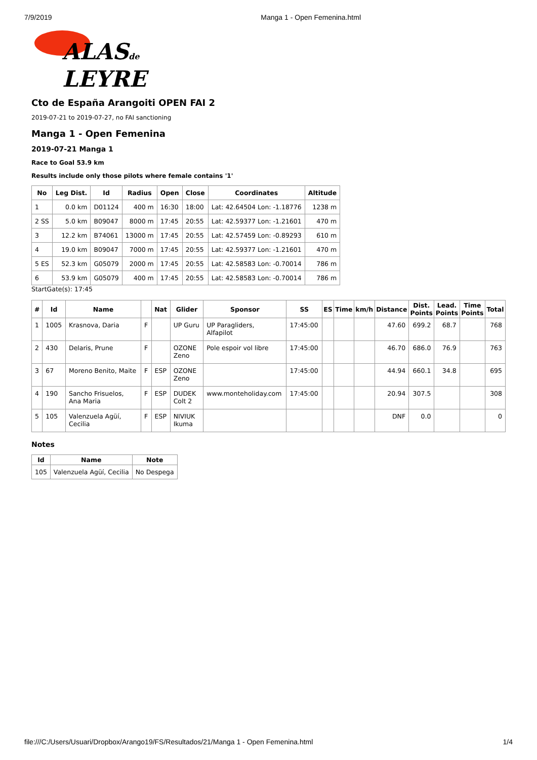7/9/2019 Manga 1 - Open Femenina.html
ALASde
LEYRE
Cto de España Arangoiti OPEN FAI 2
2019-07-21 to 2019-07-27, no FAI sanctioning
Manga 1 - Open Femenina
2019-07-21 Manga 1
Race to Goal 53.9 km
Results include only those pilots where female contains '1'
| No | Leg Dist. | Id | Radius | Open | Close | Coordinates | Altitude |
| --- | --- | --- | --- | --- | --- | --- | --- |
| 1 | 0.0 km | D01124 | 400 m | 16:30 | 18:00 | Lat: 42.64504 Lon: -1.18776 | 1238 m |
| 2 SS | 5.0 km | B09047 | 8000 m | 17:45 | 20:55 | Lat: 42.59377 Lon: -1.21601 | 470 m |
| 3 | 12.2 km | B74061 | 13000 m | 17:45 | 20:55 | Lat: 42.57459 Lon: -0.89293 | 610 m |
| 4 | 19.0 km | B09047 | 7000 m | 17:45 | 20:55 | Lat: 42.59377 Lon: -1.21601 | 470 m |
| 5 ES | 52.3 km | G05079 | 2000 m | 17:45 | 20:55 | Lat: 42.58583 Lon: -0.70014 | 786 m |
| 6 | 53.9 km | G05079 | 400 m | 17:45 | 20:55 | Lat: 42.58583 Lon: -0.70014 | 786 m |
StartGate(s): 17:45
| # | Id | Name | | Nat | Glider | Sponsor | SS | ES | Time | km/h | Distance | Dist. Points | Lead. Points | Time Points | Total |
| --- | --- | --- | --- | --- | --- | --- | --- | --- | --- | --- | --- | --- | --- | --- | --- |
| 1 | 1005 | Krasnova, Daria | F | | UP Guru | UP Paragliders, Alfapilot | 17:45:00 | | | | 47.60 | 699.2 | 68.7 | | 768 |
| 2 | 430 | Delaris, Prune | F | | OZONE Zeno | Pole espoir vol libre | 17:45:00 | | | | 46.70 | 686.0 | 76.9 | | 763 |
| 3 | 67 | Moreno Benito, Maite | F | ESP | OZONE Zeno | | 17:45:00 | | | | 44.94 | 660.1 | 34.8 | | 695 |
| 4 | 190 | Sancho Frisuelos, Ana Maria | F | ESP | DUDEK Colt 2 | www.monteholiday.com | 17:45:00 | | | | 20.94 | 307.5 | | | 308 |
| 5 | 105 | Valenzuela Agüí, Cecilia | F | ESP | NIVIUK Ikuma | | | | | | DNF | 0.0 | | | 0 |
Notes
| Id | Name | Note |
| --- | --- | --- |
| 105 | Valenzuela Agüí, Cecilia | No Despega |
file:///C:/Users/Usuari/Dropbox/Arango19/FS/Resultados/21/Manga 1 - Open Femenina.html 1/4